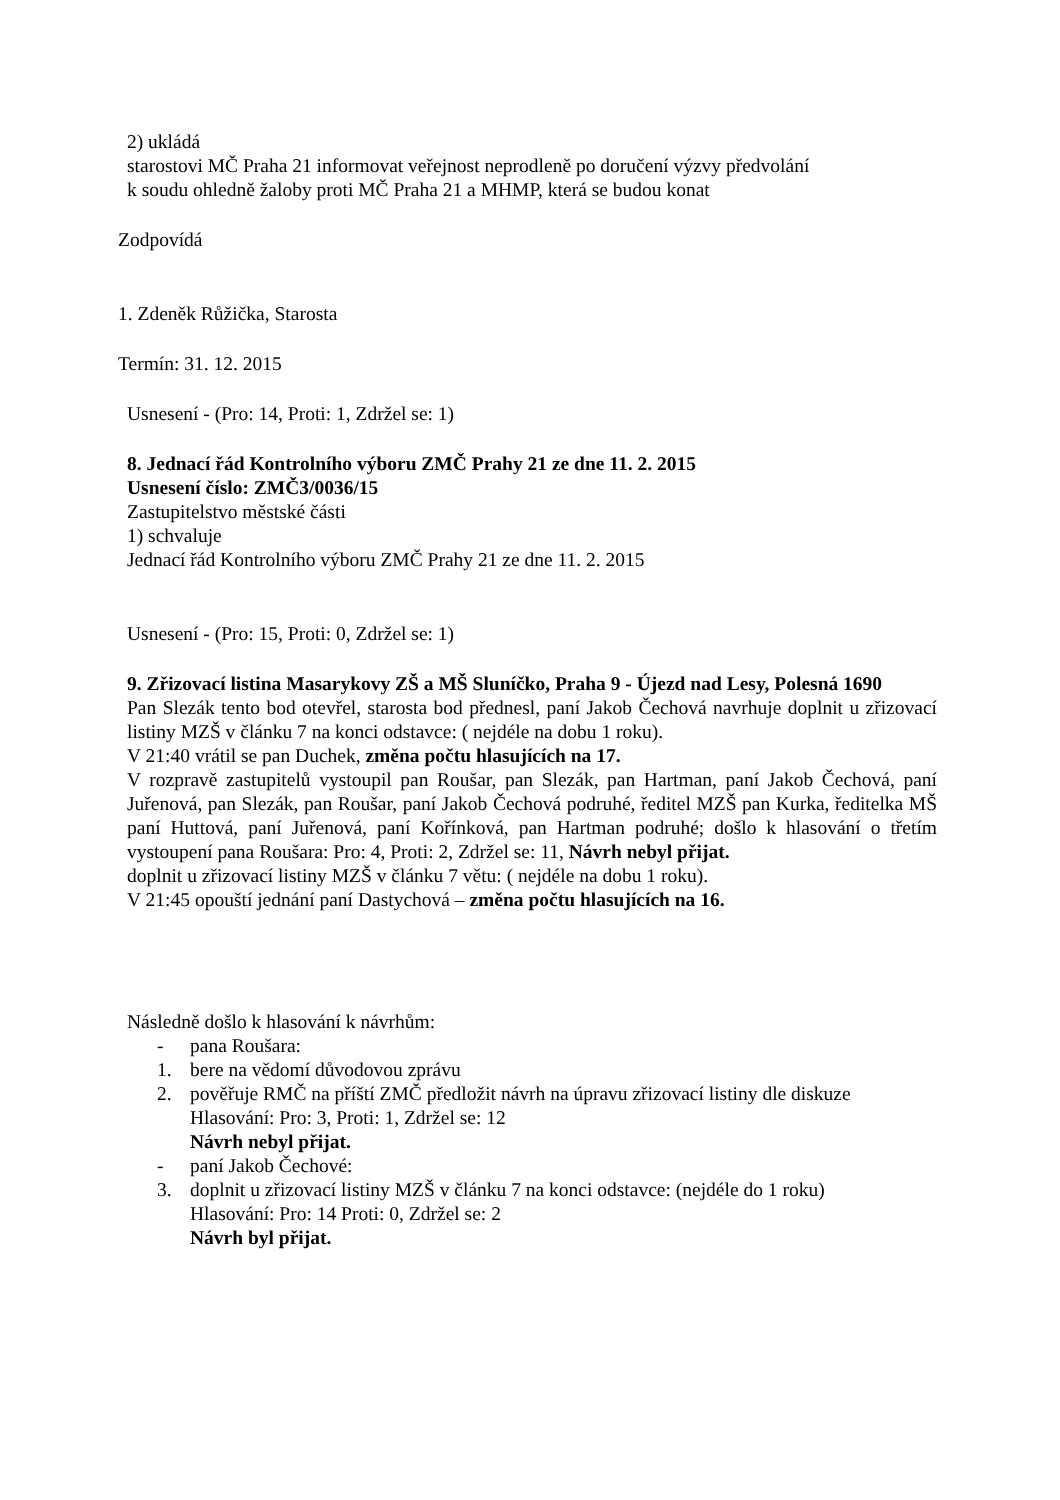2) ukládá
starostovi MČ Praha 21 informovat veřejnost neprodleně po doručení výzvy předvolání
k soudu ohledně žaloby proti MČ Praha 21 a MHMP, která se budou konat
Zodpovídá
1. Zdeněk Růžička, Starosta
Termín: 31. 12. 2015
Usnesení - (Pro: 14, Proti: 1, Zdržel se: 1)
8. Jednací řád Kontrolního výboru ZMČ Prahy 21 ze dne 11. 2. 2015
Usnesení číslo: ZMČ3/0036/15
Zastupitelstvo městské části
1) schvaluje
Jednací řád Kontrolního výboru ZMČ Prahy 21 ze dne 11. 2. 2015
Usnesení - (Pro: 15, Proti: 0, Zdržel se: 1)
9. Zřizovací listina Masarykovy ZŠ a MŠ Sluníčko, Praha 9 - Újezd nad Lesy, Polesná 1690
Pan Slezák tento bod otevřel, starosta bod přednesl, paní Jakob Čechová navrhuje doplnit u zřizovací listiny MZŠ v článku 7 na konci odstavce: ( nejdéle na dobu 1 roku).
V 21:40 vrátil se pan Duchek, změna počtu hlasujících na 17.
V rozpravě zastupitelů vystoupil pan Roušar, pan Slezák, pan Hartman, paní Jakob Čechová, paní Juřenová, pan Slezák, pan Roušar, paní Jakob Čechová podruhé, ředitel MZŠ pan Kurka, ředitelka MŠ paní Huttová, paní Juřenová, paní Kořínková, pan Hartman podruhé; došlo k hlasování o třetím vystoupení pana Roušara: Pro: 4, Proti: 2, Zdržel se: 11, Návrh nebyl přijat.
doplnit u zřizovací listiny MZŠ v článku 7 větu: ( nejdéle na dobu 1 roku).
V 21:45 opouští jednání paní Dastychová – změna počtu hlasujících na 16.
Následně došlo k hlasování k návrhům:
- pana Roušara:
1. bere na vědomí důvodovou zprávu
2. pověřuje RMČ na příští ZMČ předložit návrh na úpravu zřizovací listiny dle diskuze
Hlasování: Pro: 3, Proti: 1, Zdržel se: 12
Návrh nebyl přijat.
- paní Jakob Čechové:
3. doplnit u zřizovací listiny MZŠ v článku 7 na konci odstavce: (nejdéle do 1 roku)
Hlasování: Pro: 14 Proti: 0, Zdržel se: 2
Návrh byl přijat.